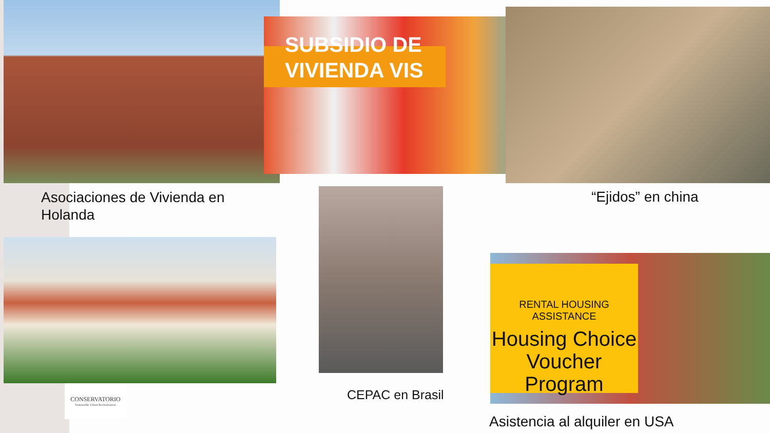SUBSIDIO DE
VIVIENDA VIS
Asociaciones de Vivienda en
Holanda
“Ejidos” en china
CONSERVATORIO
Sustainable Urban Revitalization
CEPAC en Brasil
RENTAL HOUSING ASSISTANCE
Housing Choice
Voucher Program
Asistencia al alquiler en USA